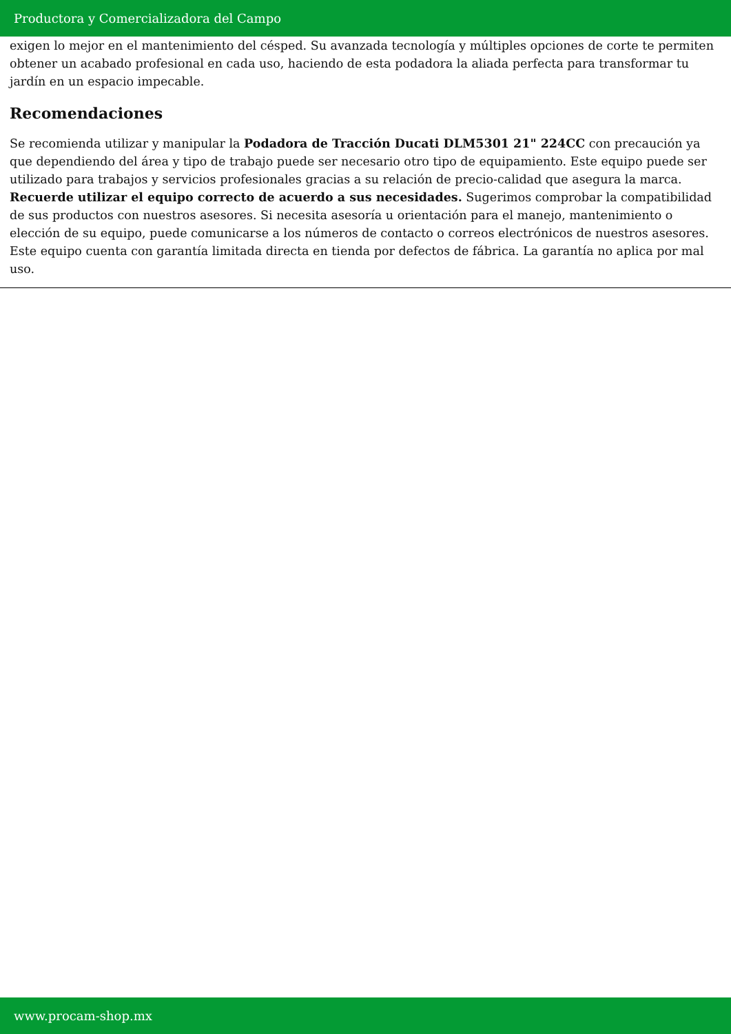Productora y Comercializadora del Campo
exigen lo mejor en el mantenimiento del césped. Su avanzada tecnología y múltiples opciones de corte te permiten obtener un acabado profesional en cada uso, haciendo de esta podadora la aliada perfecta para transformar tu jardín en un espacio impecable.
Recomendaciones
Se recomienda utilizar y manipular la Podadora de Tracción Ducati DLM5301 21" 224CC con precaución ya que dependiendo del área y tipo de trabajo puede ser necesario otro tipo de equipamiento. Este equipo puede ser utilizado para trabajos y servicios profesionales gracias a su relación de precio-calidad que asegura la marca. Recuerde utilizar el equipo correcto de acuerdo a sus necesidades. Sugerimos comprobar la compatibilidad de sus productos con nuestros asesores. Si necesita asesoría u orientación para el manejo, mantenimiento o elección de su equipo, puede comunicarse a los números de contacto o correos electrónicos de nuestros asesores. Este equipo cuenta con garantía limitada directa en tienda por defectos de fábrica. La garantía no aplica por mal uso.
www.procam-shop.mx